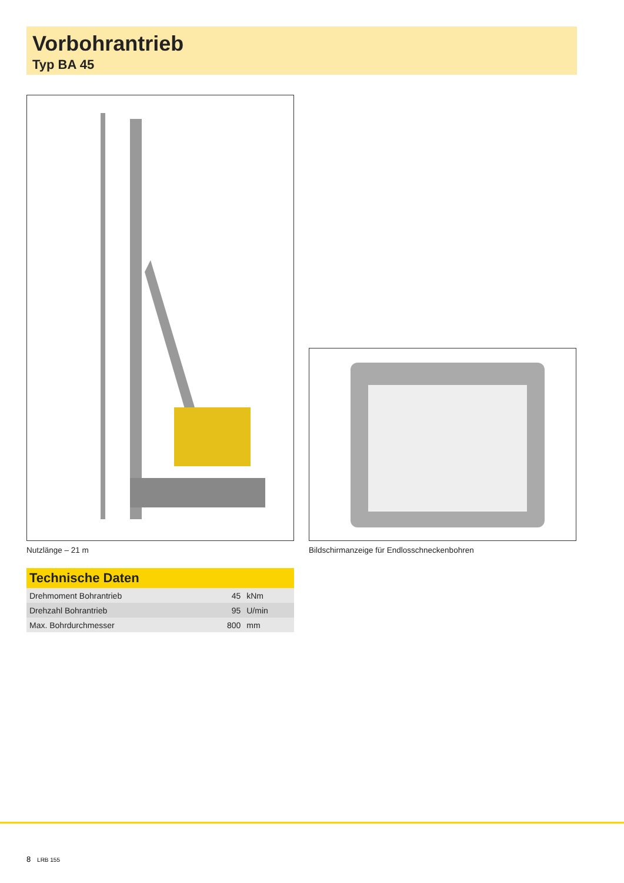Vorbohrantrieb
Typ BA 45
Nutzlänge – 21 m
Bildschirmanzeige für Endlosschneckenbohren
Technische Daten
| Drehmoment Bohrantrieb | 45 | kNm |
| Drehzahl Bohrantrieb | 95 | U/min |
| Max. Bohrdurchmesser | 800 | mm |
8 LRB 155